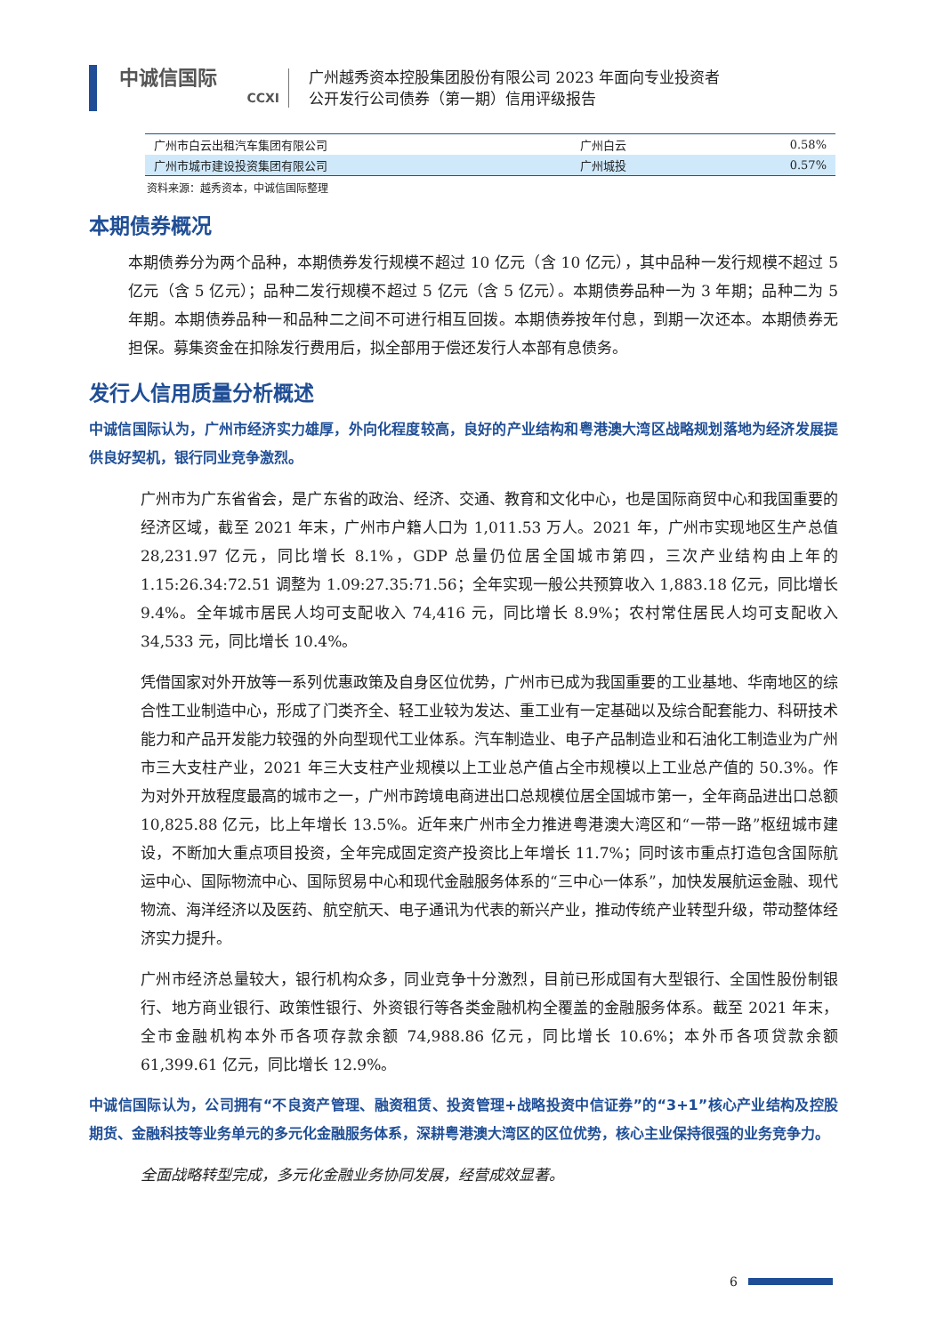中诚信国际
CCXI
广州越秀资本控股集团股份有限公司 2023 年面向专业投资者
公开发行公司债券（第一期）信用评级报告
| 广州市白云出租汽车集团有限公司 | 广州白云 | 0.58% |
| 广州市城市建设投资集团有限公司 | 广州城投 | 0.57% |
资料来源：越秀资本，中诚信国际整理
本期债券概况
本期债券分为两个品种，本期债券发行规模不超过 10 亿元（含 10 亿元），其中品种一发行规模不超过 5 亿元（含 5 亿元）；品种二发行规模不超过 5 亿元（含 5 亿元）。本期债券品种一为 3 年期；品种二为 5 年期。本期债券品种一和品种二之间不可进行相互回拨。本期债券按年付息，到期一次还本。本期债券无担保。募集资金在扣除发行费用后，拟全部用于偿还发行人本部有息债务。
发行人信用质量分析概述
中诚信国际认为，广州市经济实力雄厚，外向化程度较高，良好的产业结构和粤港澳大湾区战略规划落地为经济发展提供良好契机，银行同业竞争激烈。
广州市为广东省省会，是广东省的政治、经济、交通、教育和文化中心，也是国际商贸中心和我国重要的经济区域，截至 2021 年末，广州市户籍人口为 1,011.53 万人。2021 年，广州市实现地区生产总值 28,231.97 亿元，同比增长 8.1%，GDP 总量仍位居全国城市第四，三次产业结构由上年的 1.15:26.34:72.51 调整为 1.09:27.35:71.56；全年实现一般公共预算收入 1,883.18 亿元，同比增长 9.4%。全年城市居民人均可支配收入 74,416 元，同比增长 8.9%；农村常住居民人均可支配收入 34,533 元，同比增长 10.4%。
凭借国家对外开放等一系列优惠政策及自身区位优势，广州市已成为我国重要的工业基地、华南地区的综合性工业制造中心，形成了门类齐全、轻工业较为发达、重工业有一定基础以及综合配套能力、科研技术能力和产品开发能力较强的外向型现代工业体系。汽车制造业、电子产品制造业和石油化工制造业为广州市三大支柱产业，2021 年三大支柱产业规模以上工业总产值占全市规模以上工业总产值的 50.3%。作为对外开放程度最高的城市之一，广州市跨境电商进出口总规模位居全国城市第一，全年商品进出口总额 10,825.88 亿元，比上年增长 13.5%。近年来广州市全力推进粤港澳大湾区和“一带一路”枢纽城市建设，不断加大重点项目投资，全年完成固定资产投资比上年增长 11.7%；同时该市重点打造包含国际航运中心、国际物流中心、国际贸易中心和现代金融服务体系的“三中心一体系”，加快发展航运金融、现代物流、海洋经济以及医药、航空航天、电子通讯为代表的新兴产业，推动传统产业转型升级，带动整体经济实力提升。
广州市经济总量较大，银行机构众多，同业竞争十分激烈，目前已形成国有大型银行、全国性股份制银行、地方商业银行、政策性银行、外资银行等各类金融机构全覆盖的金融服务体系。截至 2021 年末，全市金融机构本外币各项存款余额 74,988.86 亿元，同比增长 10.6%；本外币各项贷款余额 61,399.61 亿元，同比增长 12.9%。
中诚信国际认为，公司拥有“不良资产管理、融资租赁、投资管理+战略投资中信证券”的“3+1”核心产业结构及控股期货、金融科技等业务单元的多元化金融服务体系，深耕粤港澳大湾区的区位优势，核心主业保持很强的业务竞争力。
全面战略转型完成，多元化金融业务协同发展，经营成效显著。
6